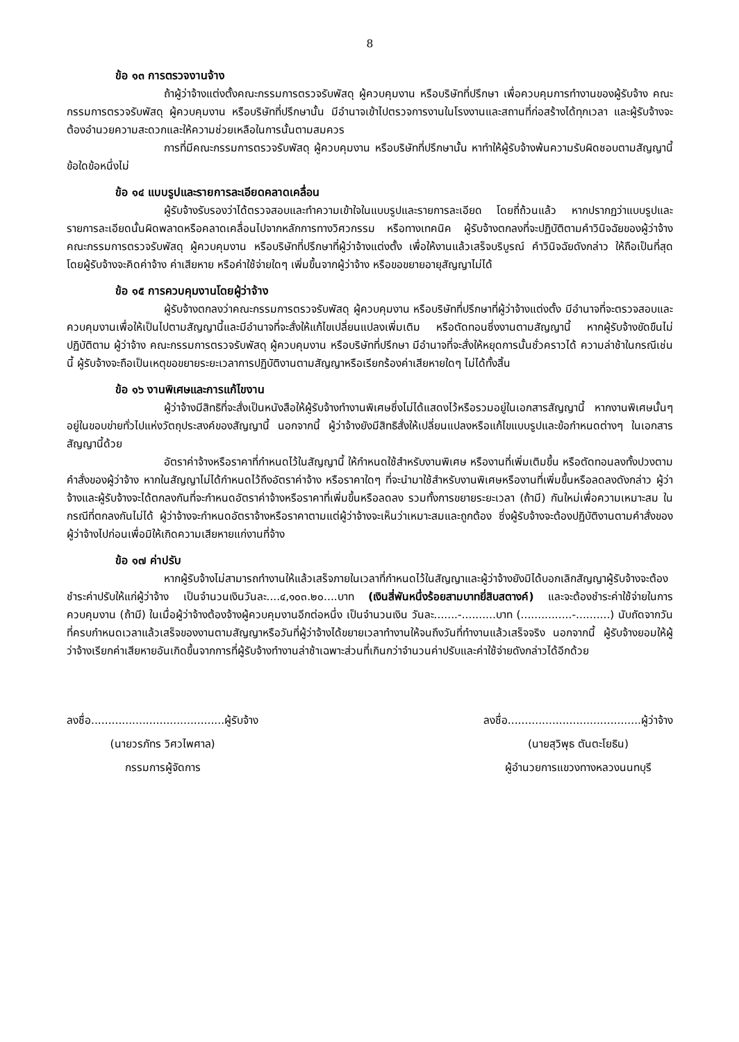8
ข้อ ๑๓ การตรวจงานจ้าง
ถ้าผู้ว่าจ้างแต่งตั้งคณะกรรมการตรวจรับพัสดุ ผู้ควบคุมงาน หรือบริษัทที่ปรึกษา เพื่อควบคุมการทำงานของผู้รับจ้าง คณะกรรมการตรวจรับพัสดุ ผู้ควบคุมงาน หรือบริษัทที่ปรึกษานั้น มีอำนาจเข้าไปตรวจการงานในโรงงานและสถานที่ก่อสร้างได้ทุกเวลา และผู้รับจ้างจะต้องอำนวยความสะดวกและให้ความช่วยเหลือในการนั้นตามสมควร
การที่มีคณะกรรมการตรวจรับพัสดุ ผู้ควบคุมงาน หรือบริษัทที่ปรึกษานั้น หาทำให้ผู้รับจ้างพ้นความรับผิดชอบตามสัญญานี้ข้อใดข้อหนึ่งไม่
ข้อ ๑๔ แบบรูปและรายการละเอียดคลาดเคลื่อน
ผู้รับจ้างรับรองว่าได้ตรวจสอบและทำความเข้าใจในแบบรูปและรายการละเอียด โดยถี่ถ้วนแล้ว หากปรากฏว่าแบบรูปและรายการละเอียดนั้นผิดพลาดหรือคลาดเคลื่อนไปจากหลักการทางวิศวกรรม หรือทางเทคนิค ผู้รับจ้างตกลงที่จะปฏิบัติตามคำวินิจฉัยของผู้ว่าจ้าง คณะกรรมการตรวจรับพัสดุ ผู้ควบคุมงาน หรือบริษัทที่ปรึกษาที่ผู้ว่าจ้างแต่งตั้ง เพื่อให้งานแล้วเสร็จบริบูรณ์ คำวินิจฉัยดังกล่าว ให้ถือเป็นที่สุด โดยผู้รับจ้างจะคิดค่าจ้าง ค่าเสียหาย หรือค่าใช้จ่ายใดๆ เพิ่มขึ้นจากผู้ว่าจ้าง หรือขอขยายอายุสัญญาไม่ได้
ข้อ ๑๕ การควบคุมงานโดยผู้ว่าจ้าง
ผู้รับจ้างตกลงว่าคณะกรรมการตรวจรับพัสดุ ผู้ควบคุมงาน หรือบริษัทที่ปรึกษาที่ผู้ว่าจ้างแต่งตั้ง มีอำนาจที่จะตรวจสอบและควบคุมงานเพื่อให้เป็นไปตามสัญญานี้และมีอำนาจที่จะสั่งให้แก้ไขเปลี่ยนแปลงเพิ่มเติม หรือตัดทอนซึ่งงานตามสัญญานี้ หากผู้รับจ้างขัดขืนไม่ปฏิบัติตาม ผู้ว่าจ้าง คณะกรรมการตรวจรับพัสดุ ผู้ควบคุมงาน หรือบริษัทที่ปรึกษา มีอำนาจที่จะสั่งให้หยุดการนั้นชั่วคราวได้ ความล่าช้าในกรณีเช่นนี้ ผู้รับจ้างจะถือเป็นเหตุขอขยายระยะเวลาการปฏิบัติงานตามสัญญาหรือเรียกร้องค่าเสียหายใดๆ ไม่ได้ทั้งสิ้น
ข้อ ๑๖ งานพิเศษและการแก้ไขงาน
ผู้ว่าจ้างมีสิทธิที่จะสั่งเป็นหนังสือให้ผู้รับจ้างทำงานพิเศษซึ่งไม่ได้แสดงไว้หรือรวมอยู่ในเอกสารสัญญานี้ หากงานพิเศษนั้นๆ อยู่ในขอบข่ายทั่วไปแห่งวัตถุประสงค์ของสัญญานี้ นอกจากนี้ ผู้ว่าจ้างยังมีสิทธิสั่งให้เปลี่ยนแปลงหรือแก้ไขแบบรูปและข้อกำหนดต่างๆ ในเอกสารสัญญานี้ด้วย
อัตราค่าจ้างหรือราคาที่กำหนดไว้ในสัญญานี้ ให้กำหนดใช้สำหรับงานพิเศษ หรืองานที่เพิ่มเติมขึ้น หรือตัดทอนลงทั้งปวงตามคำสั่งของผู้ว่าจ้าง หากในสัญญาไม่ได้กำหนดไว้ถึงอัตราค่าจ้าง หรือราคาใดๆ ที่จะนำมาใช้สำหรับงานพิเศษหรืองานที่เพิ่มขึ้นหรือลดลงดังกล่าว ผู้ว่าจ้างและผู้รับจ้างจะได้ตกลงกันที่จะกำหนดอัตราค่าจ้างหรือราคาที่เพิ่มขึ้นหรือลดลง รวมทั้งการขยายระยะเวลา (ถ้ามี) กันใหม่เพื่อความเหมาะสม ในกรณีที่ตกลงกันไม่ได้ ผู้ว่าจ้างจะกำหนดอัตราจ้างหรือราคาตามแต่ผู้ว่าจ้างจะเห็นว่าเหมาะสมและถูกต้อง ซึ่งผู้รับจ้างจะต้องปฏิบัติงานตามคำสั่งของผู้ว่าจ้างไปก่อนเพื่อมิให้เกิดความเสียหายแก่งานที่จ้าง
ข้อ ๑๗ ค่าปรับ
หากผู้รับจ้างไม่สามารถทำงานให้แล้วเสร็จภายในเวลาที่กำหนดไว้ในสัญญาและผู้ว่าจ้างยังมิได้บอกเลิกสัญญาผู้รับจ้างจะต้องชำระค่าปรับให้แก่ผู้ว่าจ้าง เป็นจำนวนเงินวันละ....๔,๑๐๓.๒๐....บาท (เงินสี่พันหนึ่งร้อยสามบาทยี่สิบสตางค์) และจะต้องชำระค่าใช้จ่ายในการควบคุมงาน (ถ้ามี) ในเมื่อผู้ว่าจ้างต้องจ้างผู้ควบคุมงานอีกต่อหนึ่ง เป็นจำนวนเงิน วันละ.......-..........บาท (...............-..........) นับถัดจากวันที่ครบกำหนดเวลาแล้วเสร็จของงานตามสัญญาหรือวันที่ผู้ว่าจ้างได้ขยายเวลาทำงานให้จนถึงวันที่ทำงานแล้วเสร็จจริง นอกจากนี้ ผู้รับจ้างยอมให้ผู้ว่าจ้างเรียกค่าเสียหายอันเกิดขึ้นจากการที่ผู้รับจ้างทำงานล่าช้าเฉพาะส่วนที่เกินกว่าจำนวนค่าปรับและค่าใช้จ่ายดังกล่าวได้อีกด้วย
ลงชื่อ.......................................ผู้รับจ้าง
(นายวรภัทร วิศวไพศาล)
กรรมการผู้จัดการ
ลงชื่อ.......................................ผู้ว่าจ้าง
(นายสุวิพุธ ตันตะโยธิน)
ผู้อำนวยการแขวงทางหลวงนนทบุรี